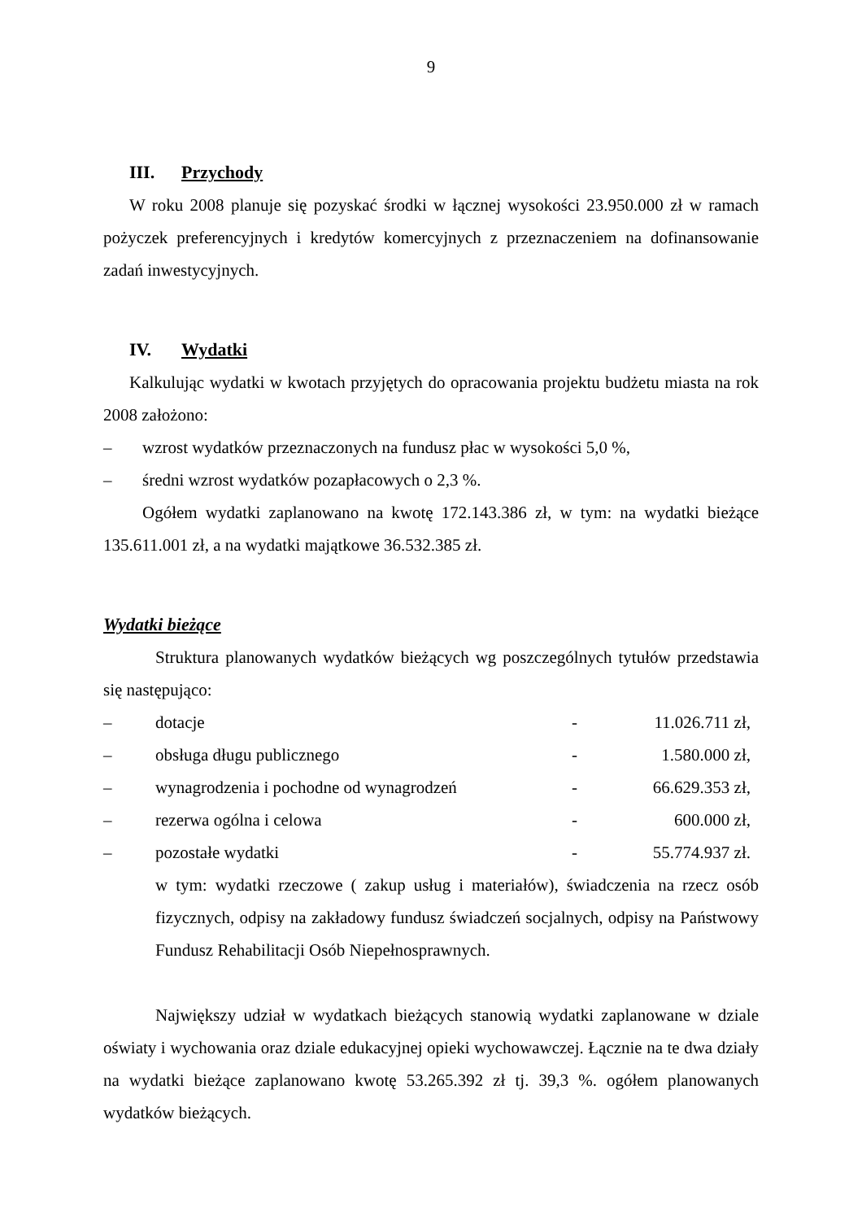9
III. Przychody
W roku 2008 planuje się pozyskać środki w łącznej wysokości 23.950.000 zł w ramach pożyczek preferencyjnych i kredytów komercyjnych z przeznaczeniem na dofinansowanie zadań inwestycyjnych.
IV. Wydatki
Kalkulując wydatki w kwotach przyjętych do opracowania projektu budżetu miasta na rok 2008 założono:
– wzrost wydatków przeznaczonych na fundusz płac w wysokości 5,0 %,
– średni wzrost wydatków pozapłacowych o 2,3 %.
Ogółem wydatki zaplanowano na kwotę 172.143.386 zł, w tym: na wydatki bieżące 135.611.001 zł, a na wydatki majątkowe 36.532.385 zł.
Wydatki bieżące
Struktura planowanych wydatków bieżących wg poszczególnych tytułów przedstawia się następująco:
– dotacje - 11.026.711 zł,
– obsługa długu publicznego - 1.580.000 zł,
– wynagrodzenia i pochodne od wynagrodzeń - 66.629.353 zł,
– rezerwa ogólna i celowa - 600.000 zł,
– pozostałe wydatki - 55.774.937 zł.
w tym: wydatki rzeczowe ( zakup usług i materiałów), świadczenia na rzecz osób fizycznych, odpisy na zakładowy fundusz świadczeń socjalnych, odpisy na Państwowy Fundusz Rehabilitacji Osób Niepełnosprawnych.
Największy udział w wydatkach bieżących stanowią wydatki zaplanowane w dziale oświaty i wychowania oraz dziale edukacyjnej opieki wychowawczej. Łącznie na te dwa działy na wydatki bieżące zaplanowano kwotę 53.265.392 zł tj. 39,3 %. ogółem planowanych wydatków bieżących.